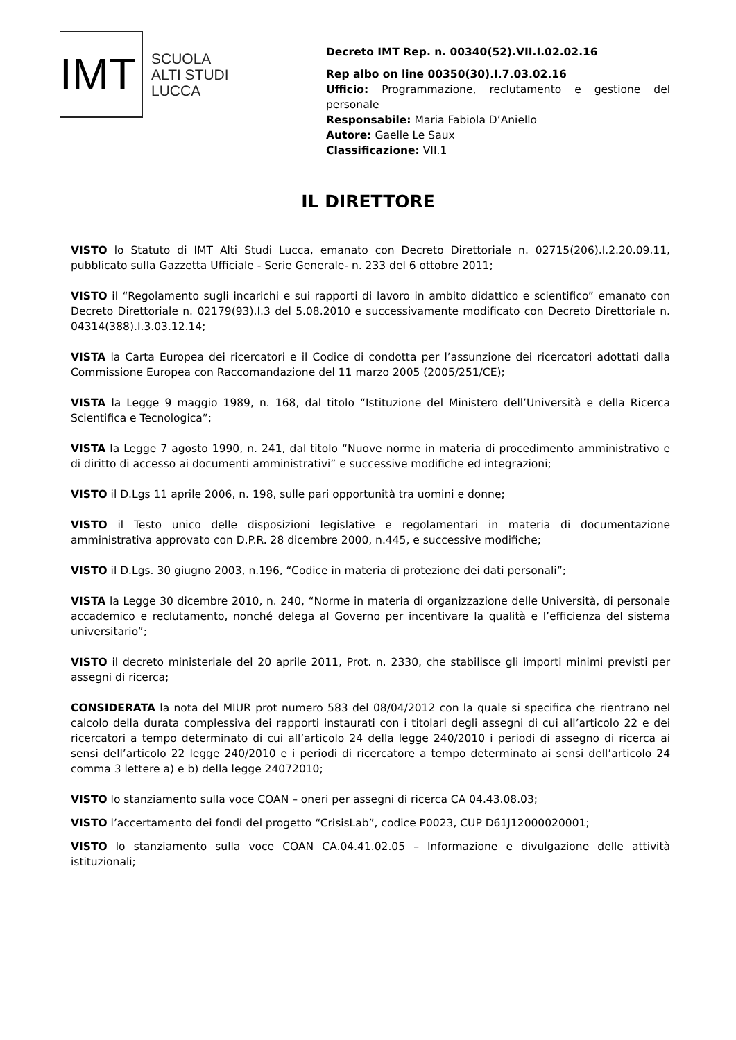IMT
SCUOLA
ALTI STUDI
LUCCA
Decreto IMT Rep. n. 00340(52).VII.I.02.02.16
Rep albo on line 00350(30).I.7.03.02.16
Ufficio: Programmazione, reclutamento e gestione del personale
Responsabile: Maria Fabiola D’Aniello
Autore: Gaelle Le Saux
Classificazione: VII.1
IL DIRETTORE
VISTO lo Statuto di IMT Alti Studi Lucca, emanato con Decreto Direttoriale n. 02715(206).I.2.20.09.11, pubblicato sulla Gazzetta Ufficiale - Serie Generale- n. 233 del 6 ottobre 2011;
VISTO il “Regolamento sugli incarichi e sui rapporti di lavoro in ambito didattico e scientifico” emanato con Decreto Direttoriale n. 02179(93).I.3 del 5.08.2010 e successivamente modificato con Decreto Direttoriale n. 04314(388).I.3.03.12.14;
VISTA la Carta Europea dei ricercatori e il Codice di condotta per l’assunzione dei ricercatori adottati dalla Commissione Europea con Raccomandazione del 11 marzo 2005 (2005/251/CE);
VISTA la Legge 9 maggio 1989, n. 168, dal titolo “Istituzione del Ministero dell’Università e della Ricerca Scientifica e Tecnologica”;
VISTA la Legge 7 agosto 1990, n. 241, dal titolo “Nuove norme in materia di procedimento amministrativo e di diritto di accesso ai documenti amministrativi” e successive modifiche ed integrazioni;
VISTO il D.Lgs 11 aprile 2006, n. 198, sulle pari opportunità tra uomini e donne;
VISTO il Testo unico delle disposizioni legislative e regolamentari in materia di documentazione amministrativa approvato con D.P.R. 28 dicembre 2000, n.445, e successive modifiche;
VISTO il D.Lgs. 30 giugno 2003, n.196, “Codice in materia di protezione dei dati personali”;
VISTA la Legge 30 dicembre 2010, n. 240, “Norme in materia di organizzazione delle Università, di personale accademico e reclutamento, nonché delega al Governo per incentivare la qualità e l’efficienza del sistema universitario”;
VISTO il decreto ministeriale del 20 aprile 2011, Prot. n. 2330, che stabilisce gli importi minimi previsti per assegni di ricerca;
CONSIDERATA la nota del MIUR prot numero 583 del 08/04/2012 con la quale si specifica che rientrano nel calcolo della durata complessiva dei rapporti instaurati con i titolari degli assegni di cui all’articolo 22 e dei ricercatori a tempo determinato di cui all’articolo 24 della legge 240/2010 i periodi di assegno di ricerca ai sensi dell’articolo 22 legge 240/2010 e i periodi di ricercatore a tempo determinato ai sensi dell’articolo 24 comma 3 lettere a) e b) della legge 24072010;
VISTO lo stanziamento sulla voce COAN – oneri per assegni di ricerca CA 04.43.08.03;
VISTO l’accertamento dei fondi del progetto “CrisisLab”, codice P0023, CUP D61J12000020001;
VISTO lo stanziamento sulla voce COAN CA.04.41.02.05 – Informazione e divulgazione delle attività istituzionali;